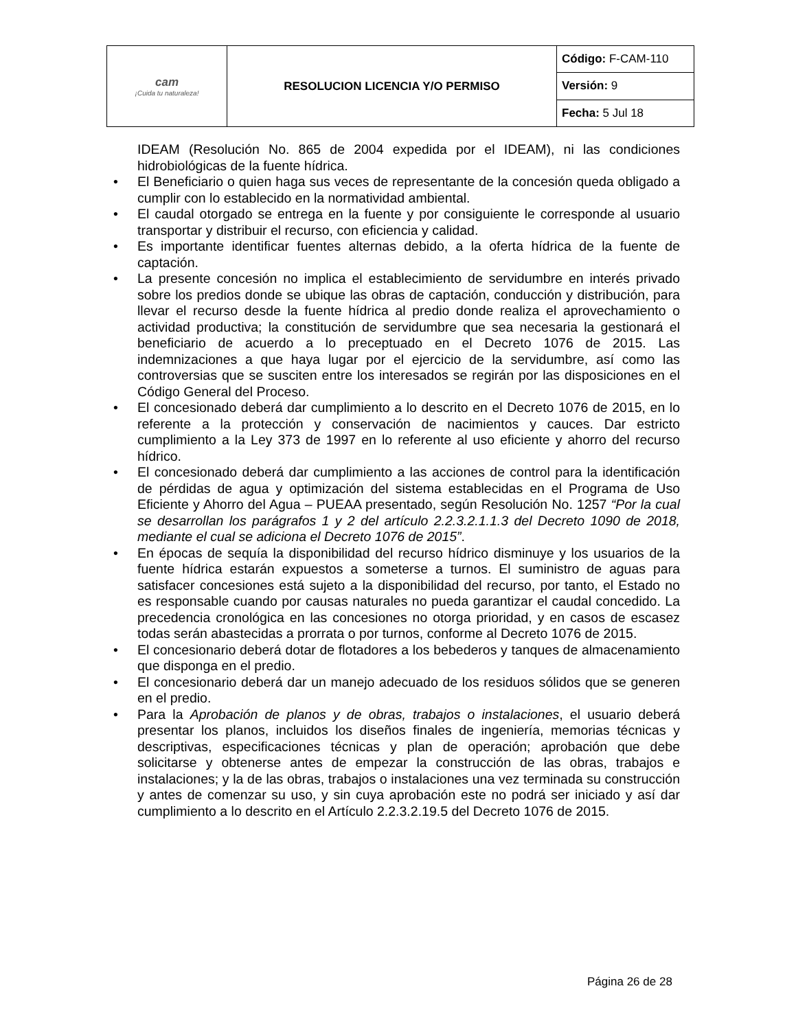| cam ¡Cuida tu naturaleza! | RESOLUCION LICENCIA Y/O PERMISO | Código: F-CAM-110 |
| | | Versión: 9 |
| | | Fecha: 5 Jul 18 |
IDEAM (Resolución No. 865 de 2004 expedida por el IDEAM), ni las condiciones hidrobiológicas de la fuente hídrica.
• El Beneficiario o quien haga sus veces de representante de la concesión queda obligado a cumplir con lo establecido en la normatividad ambiental.
• El caudal otorgado se entrega en la fuente y por consiguiente le corresponde al usuario transportar y distribuir el recurso, con eficiencia y calidad.
• Es importante identificar fuentes alternas debido, a la oferta hídrica de la fuente de captación.
• La presente concesión no implica el establecimiento de servidumbre en interés privado sobre los predios donde se ubique las obras de captación, conducción y distribución, para llevar el recurso desde la fuente hídrica al predio donde realiza el aprovechamiento o actividad productiva; la constitución de servidumbre que sea necesaria la gestionará el beneficiario de acuerdo a lo preceptuado en el Decreto 1076 de 2015. Las indemnizaciones a que haya lugar por el ejercicio de la servidumbre, así como las controversias que se susciten entre los interesados se regirán por las disposiciones en el Código General del Proceso.
• El concesionado deberá dar cumplimiento a lo descrito en el Decreto 1076 de 2015, en lo referente a la protección y conservación de nacimientos y cauces. Dar estricto cumplimiento a la Ley 373 de 1997 en lo referente al uso eficiente y ahorro del recurso hídrico.
• El concesionado deberá dar cumplimiento a las acciones de control para la identificación de pérdidas de agua y optimización del sistema establecidas en el Programa de Uso Eficiente y Ahorro del Agua – PUEAA presentado, según Resolución No. 1257 “Por la cual se desarrollan los parágrafos 1 y 2 del artículo 2.2.3.2.1.1.3 del Decreto 1090 de 2018, mediante el cual se adiciona el Decreto 1076 de 2015”.
• En épocas de sequía la disponibilidad del recurso hídrico disminuye y los usuarios de la fuente hídrica estarán expuestos a someterse a turnos. El suministro de aguas para satisfacer concesiones está sujeto a la disponibilidad del recurso, por tanto, el Estado no es responsable cuando por causas naturales no pueda garantizar el caudal concedido. La precedencia cronológica en las concesiones no otorga prioridad, y en casos de escasez todas serán abastecidas a prorrata o por turnos, conforme al Decreto 1076 de 2015.
• El concesionario deberá dotar de flotadores a los bebederos y tanques de almacenamiento que disponga en el predio.
• El concesionario deberá dar un manejo adecuado de los residuos sólidos que se generen en el predio.
• Para la Aprobación de planos y de obras, trabajos o instalaciones, el usuario deberá presentar los planos, incluidos los diseños finales de ingeniería, memorias técnicas y descriptivas, especificaciones técnicas y plan de operación; aprobación que debe solicitarse y obtenerse antes de empezar la construcción de las obras, trabajos e instalaciones; y la de las obras, trabajos o instalaciones una vez terminada su construcción y antes de comenzar su uso, y sin cuya aprobación este no podrá ser iniciado y así dar cumplimiento a lo descrito en el Artículo 2.2.3.2.19.5 del Decreto 1076 de 2015.
Página 26 de 28